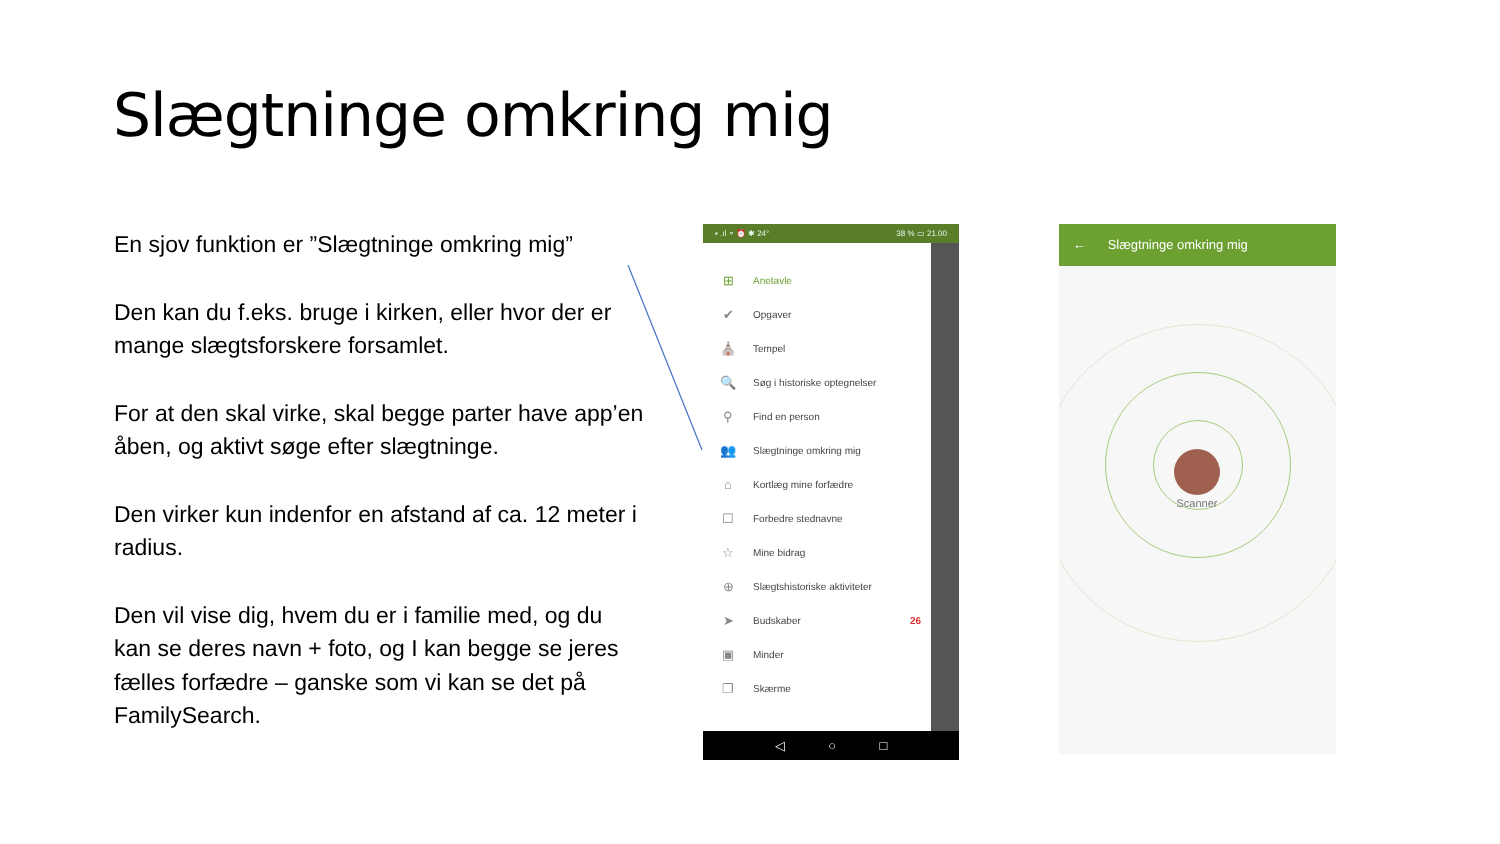Slægtninge omkring mig
En sjov funktion er ”Slægtninge omkring mig”
Den kan du f.eks. bruge i kirken, eller hvor der er mange slægtsforskere forsamlet.
For at den skal virke, skal begge parter have app’en åben, og aktivt søge efter slægtninge.
Den virker kun indenfor en afstand af ca. 12 meter i radius.
Den vil vise dig, hvem du er i familie med, og du kan se deres navn + foto, og I kan begge se jeres fælles forfædre – ganske som vi kan se det på FamilySearch.
▪ .ıl ⌔ ⏰ ✱ 24° 38 % ▭ 21.00
⊞ Anetavle
✔ Opgaver
⛪ Tempel
🔍 Søg i historiske optegnelser
⚲ Find en person
👥 Slægtninge omkring mig
⌂ Kortlæg mine forfædre
☐ Forbedre stednavne
☆ Mine bidrag
⊕ Slægtshistoriske aktiviteter
➤ Budskaber 26
▣ Minder
❐ Skærme
◁ ○ □
← Slægtninge omkring mig
Scanner